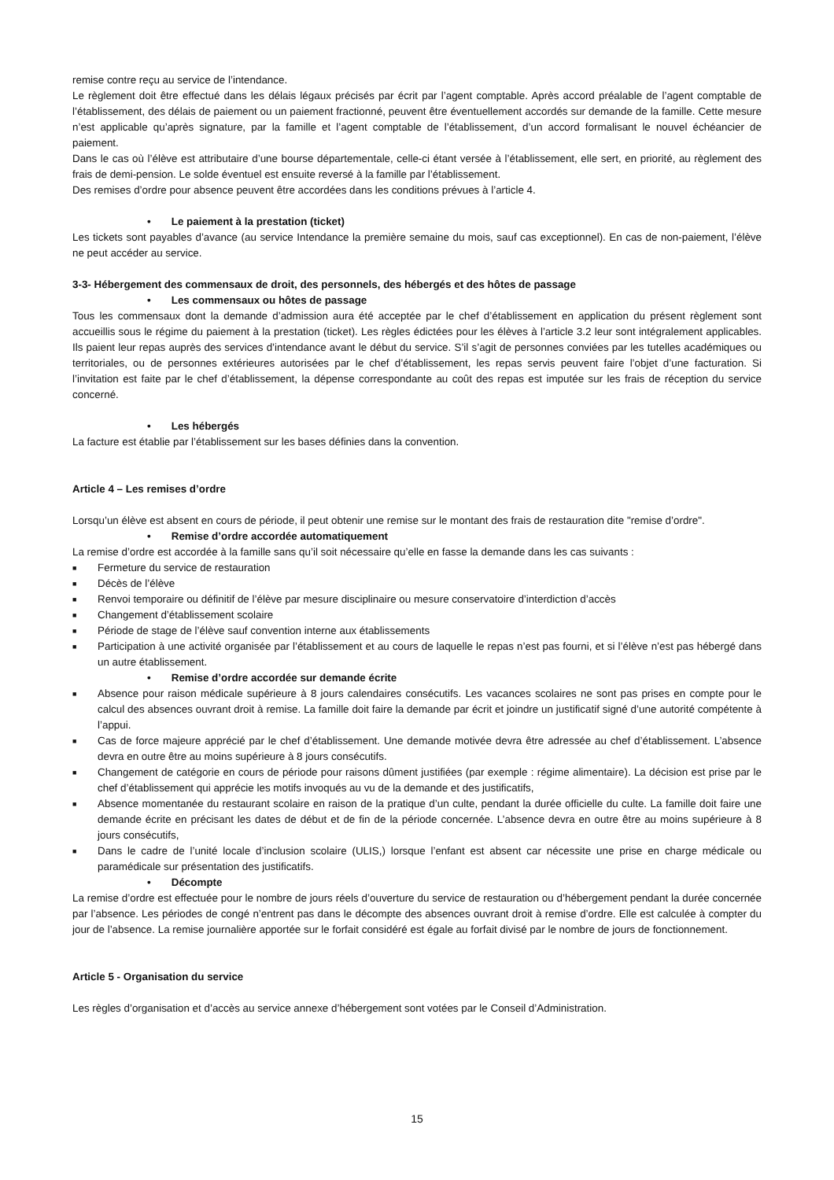remise contre reçu au service de l’intendance.
Le règlement doit être effectué dans les délais légaux précisés par écrit par l’agent comptable. Après accord préalable de l’agent comptable de l’établissement, des délais de paiement ou un paiement fractionné, peuvent être éventuellement accordés sur demande de la famille. Cette mesure n’est applicable qu’après signature, par la famille et l’agent comptable de l’établissement, d’un accord formalisant le nouvel échéancier de paiement.
Dans le cas où l’élève est attributaire d’une bourse départementale, celle-ci étant versée à l’établissement, elle sert, en priorité, au règlement des frais de demi-pension. Le solde éventuel est ensuite reversé à la famille par l’établissement.
Des remises d’ordre pour absence peuvent être accordées dans les conditions prévues à l’article 4.
• Le paiement à la prestation (ticket)
Les tickets sont payables d’avance (au service Intendance la première semaine du mois, sauf cas exceptionnel). En cas de non-paiement, l’élève ne peut accéder au service.
3-3- Hébergement des commensaux de droit, des personnels, des hébergés et des hôtes de passage
• Les commensaux ou hôtes de passage
Tous les commensaux dont la demande d’admission aura été acceptée par le chef d’établissement en application du présent règlement sont accueillis sous le régime du paiement à la prestation (ticket). Les règles édictées pour les élèves à l’article 3.2 leur sont intégralement applicables. Ils paient leur repas auprès des services d’intendance avant le début du service. S’il s’agit de personnes conviées par les tutelles académiques ou territoriales, ou de personnes extérieures autorisées par le chef d’établissement, les repas servis peuvent faire l’objet d’une facturation. Si l’invitation est faite par le chef d’établissement, la dépense correspondante au coût des repas est imputée sur les frais de réception du service concerné.
• Les hébergés
La facture est établie par l’établissement sur les bases définies dans la convention.
Article 4 – Les remises d’ordre
Lorsqu’un élève est absent en cours de période, il peut obtenir une remise sur le montant des frais de restauration dite "remise d’ordre".
• Remise d’ordre accordée automatiquement
La remise d’ordre est accordée à la famille sans qu’il soit nécessaire qu’elle en fasse la demande dans les cas suivants :
■ Fermeture du service de restauration
■ Décès de l’élève
■ Renvoi temporaire ou définitif de l’élève par mesure disciplinaire ou mesure conservatoire d’interdiction d’accès
■ Changement d’établissement scolaire
■ Période de stage de l’élève sauf convention interne aux établissements
■ Participation à une activité organisée par l’établissement et au cours de laquelle le repas n’est pas fourni, et si l’élève n’est pas hébergé dans un autre établissement.
• Remise d’ordre accordée sur demande écrite
■ Absence pour raison médicale supérieure à 8 jours calendaires consécutifs. Les vacances scolaires ne sont pas prises en compte pour le calcul des absences ouvrant droit à remise. La famille doit faire la demande par écrit et joindre un justificatif signé d’une autorité compétente à l’appui.
■ Cas de force majeure apprécié par le chef d’établissement. Une demande motivée devra être adressée au chef d’établissement. L’absence devra en outre être au moins supérieure à 8 jours consécutifs.
■ Changement de catégorie en cours de période pour raisons dûment justifiées (par exemple : régime alimentaire). La décision est prise par le chef d’établissement qui apprécie les motifs invoqués au vu de la demande et des justificatifs,
■ Absence momentanée du restaurant scolaire en raison de la pratique d’un culte, pendant la durée officielle du culte. La famille doit faire une demande écrite en précisant les dates de début et de fin de la période concernée. L’absence devra en outre être au moins supérieure à 8 jours consécutifs,
■ Dans le cadre de l’unité locale d’inclusion scolaire (ULIS,) lorsque l’enfant est absent car nécessite une prise en charge médicale ou paramédicale sur présentation des justificatifs.
• Décompte
La remise d’ordre est effectuée pour le nombre de jours réels d’ouverture du service de restauration ou d’hébergement pendant la durée concernée par l’absence. Les périodes de congé n’entrent pas dans le décompte des absences ouvrant droit à remise d’ordre. Elle est calculée à compter du jour de l’absence. La remise journalière apportée sur le forfait considéré est égale au forfait divisé par le nombre de jours de fonctionnement.
Article 5 - Organisation du service
Les règles d’organisation et d’accès au service annexe d’hébergement sont votées par le Conseil d’Administration.
15